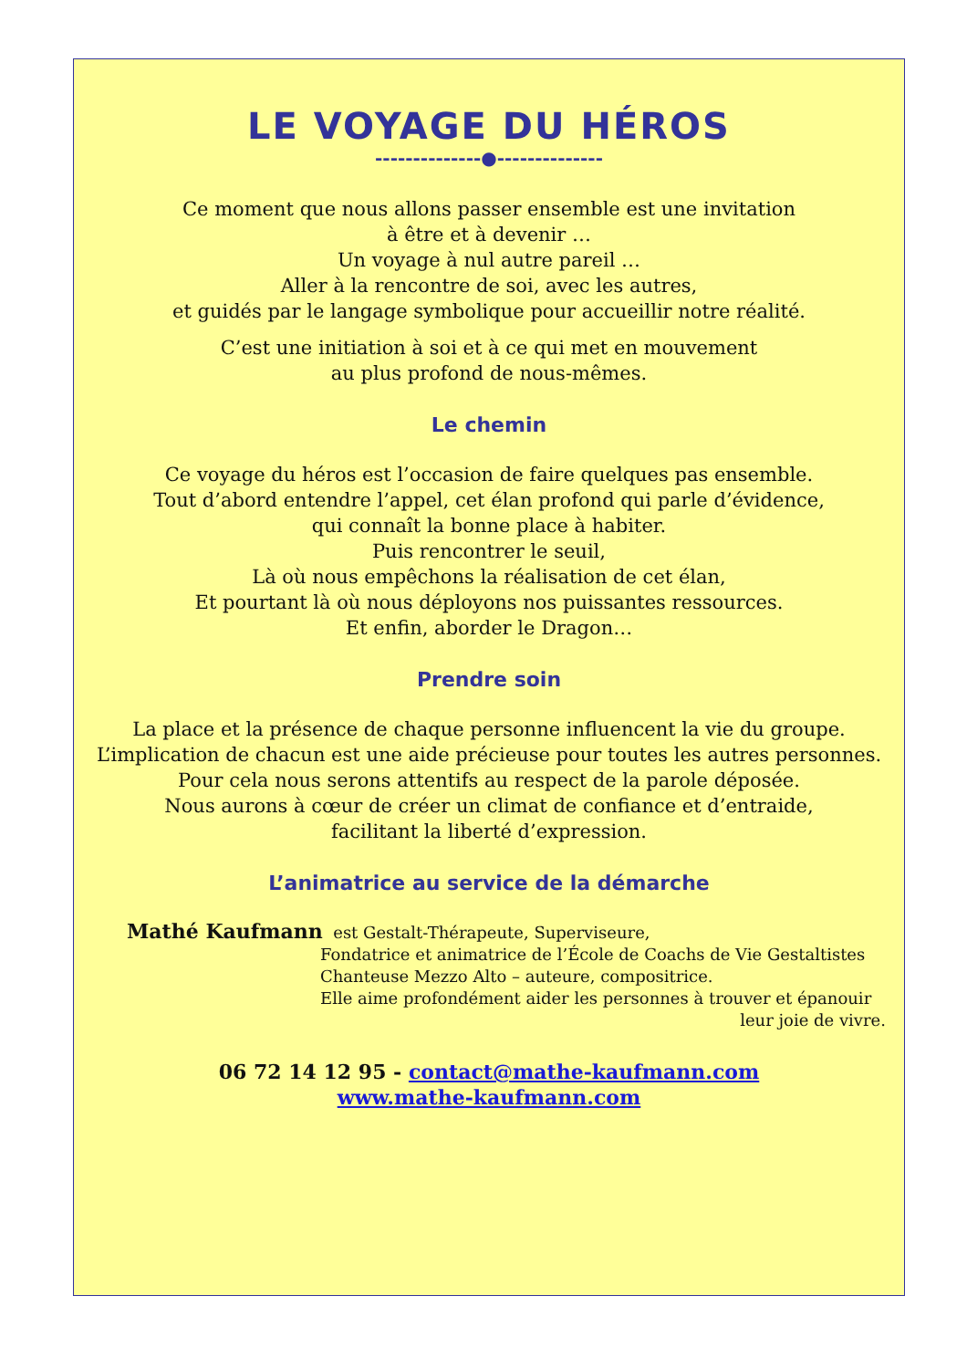LE VOYAGE DU HÉROS
--------------●--------------
Ce moment que nous allons passer ensemble est une invitation
à être et à devenir …
Un voyage à nul autre pareil …
Aller à la rencontre de soi, avec les autres,
et guidés par le langage symbolique pour accueillir notre réalité.
C’est une initiation à soi et à ce qui met en mouvement
au plus profond de nous-mêmes.
Le chemin
Ce voyage du héros est l’occasion de faire quelques pas ensemble.
Tout d’abord entendre l’appel, cet élan profond qui parle d’évidence,
qui connaît la bonne place à habiter.
Puis rencontrer le seuil,
Là où nous empêchons la réalisation de cet élan,
Et pourtant là où nous déployons nos puissantes ressources.
Et enfin, aborder le Dragon…
Prendre soin
La place et la présence de chaque personne influencent la vie du groupe.
L’implication de chacun est une aide précieuse pour toutes les autres personnes.
Pour cela nous serons attentifs au respect de la parole déposée.
Nous aurons à cœur de créer un climat de confiance et d’entraide,
facilitant la liberté d’expression.
L’animatrice au service de la démarche
Mathé Kaufmann est Gestalt-Thérapeute, Superviseure,
Fondatrice et animatrice de l’École de Coachs de Vie Gestaltistes
Chanteuse Mezzo Alto – auteure, compositrice.
Elle aime profondément aider les personnes à trouver et épanouir
leur joie de vivre.
06 72 14 12 95 - contact@mathe-kaufmann.com
www.mathe-kaufmann.com